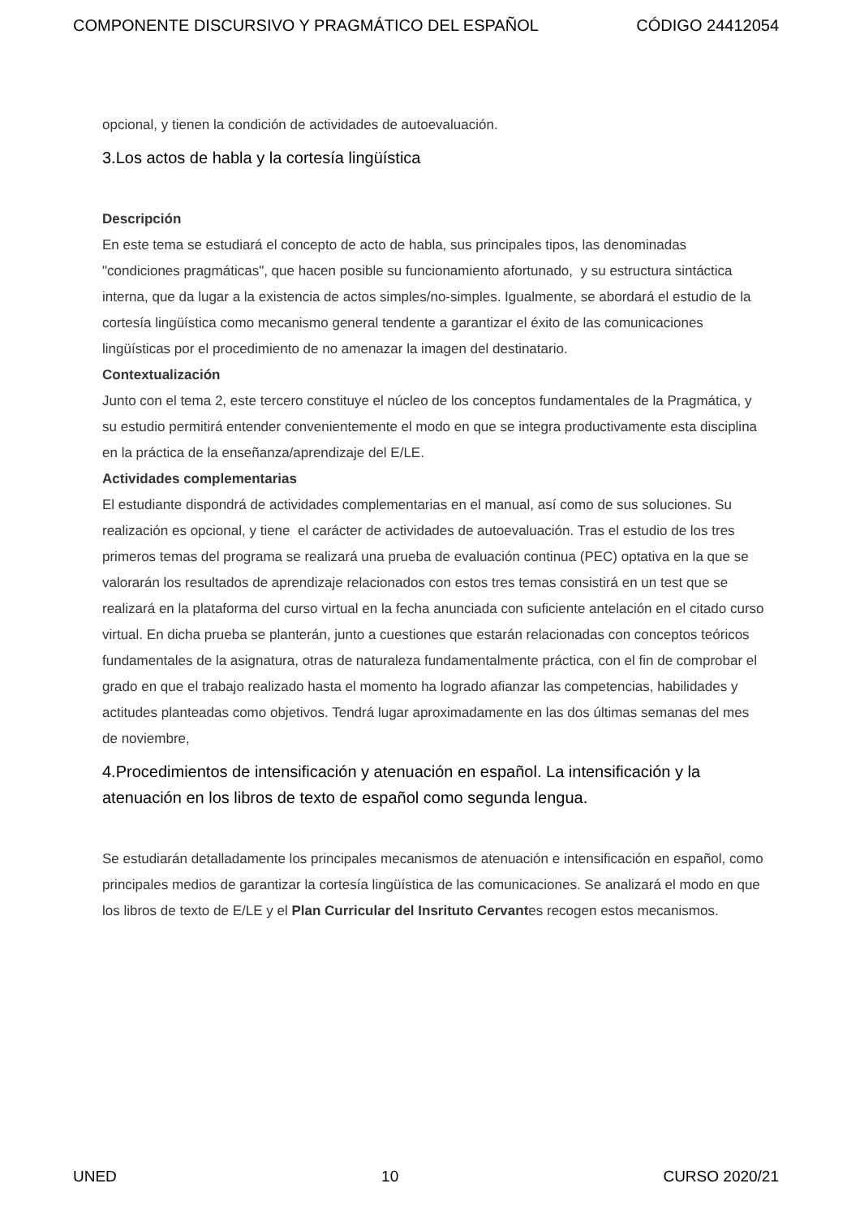COMPONENTE DISCURSIVO Y PRAGMÁTICO DEL ESPAÑOL CÓDIGO 24412054
opcional, y tienen la condición de actividades de autoevaluación.
3.Los actos de habla y la cortesía lingüística
Descripción
En este tema se estudiará el concepto de acto de habla, sus principales tipos, las denominadas "condiciones pragmáticas", que hacen posible su funcionamiento afortunado, y su estructura sintáctica interna, que da lugar a la existencia de actos simples/no-simples. Igualmente, se abordará el estudio de la cortesía lingüística como mecanismo general tendente a garantizar el éxito de las comunicaciones lingüísticas por el procedimiento de no amenazar la imagen del destinatario.
Contextualización
Junto con el tema 2, este tercero constituye el núcleo de los conceptos fundamentales de la Pragmática, y su estudio permitirá entender convenientemente el modo en que se integra productivamente esta disciplina en la práctica de la enseñanza/aprendizaje del E/LE.
Actividades complementarias
El estudiante dispondrá de actividades complementarias en el manual, así como de sus soluciones. Su realización es opcional, y tiene el carácter de actividades de autoevaluación. Tras el estudio de los tres primeros temas del programa se realizará una prueba de evaluación continua (PEC) optativa en la que se valorarán los resultados de aprendizaje relacionados con estos tres temas consistirá en un test que se realizará en la plataforma del curso virtual en la fecha anunciada con suficiente antelación en el citado curso virtual. En dicha prueba se planterán, junto a cuestiones que estarán relacionadas con conceptos teóricos fundamentales de la asignatura, otras de naturaleza fundamentalmente práctica, con el fin de comprobar el grado en que el trabajo realizado hasta el momento ha logrado afianzar las competencias, habilidades y actitudes planteadas como objetivos. Tendrá lugar aproximadamente en las dos últimas semanas del mes de noviembre,
4.Procedimientos de intensificación y atenuación en español. La intensificación y la atenuación en los libros de texto de español como segunda lengua.
Se estudiarán detalladamente los principales mecanismos de atenuación e intensificación en español, como principales medios de garantizar la cortesía lingüística de las comunicaciones. Se analizará el modo en que los libros de texto de E/LE y el Plan Curricular del Insrituto Cervantes recogen estos mecanismos.
UNED 10 CURSO 2020/21